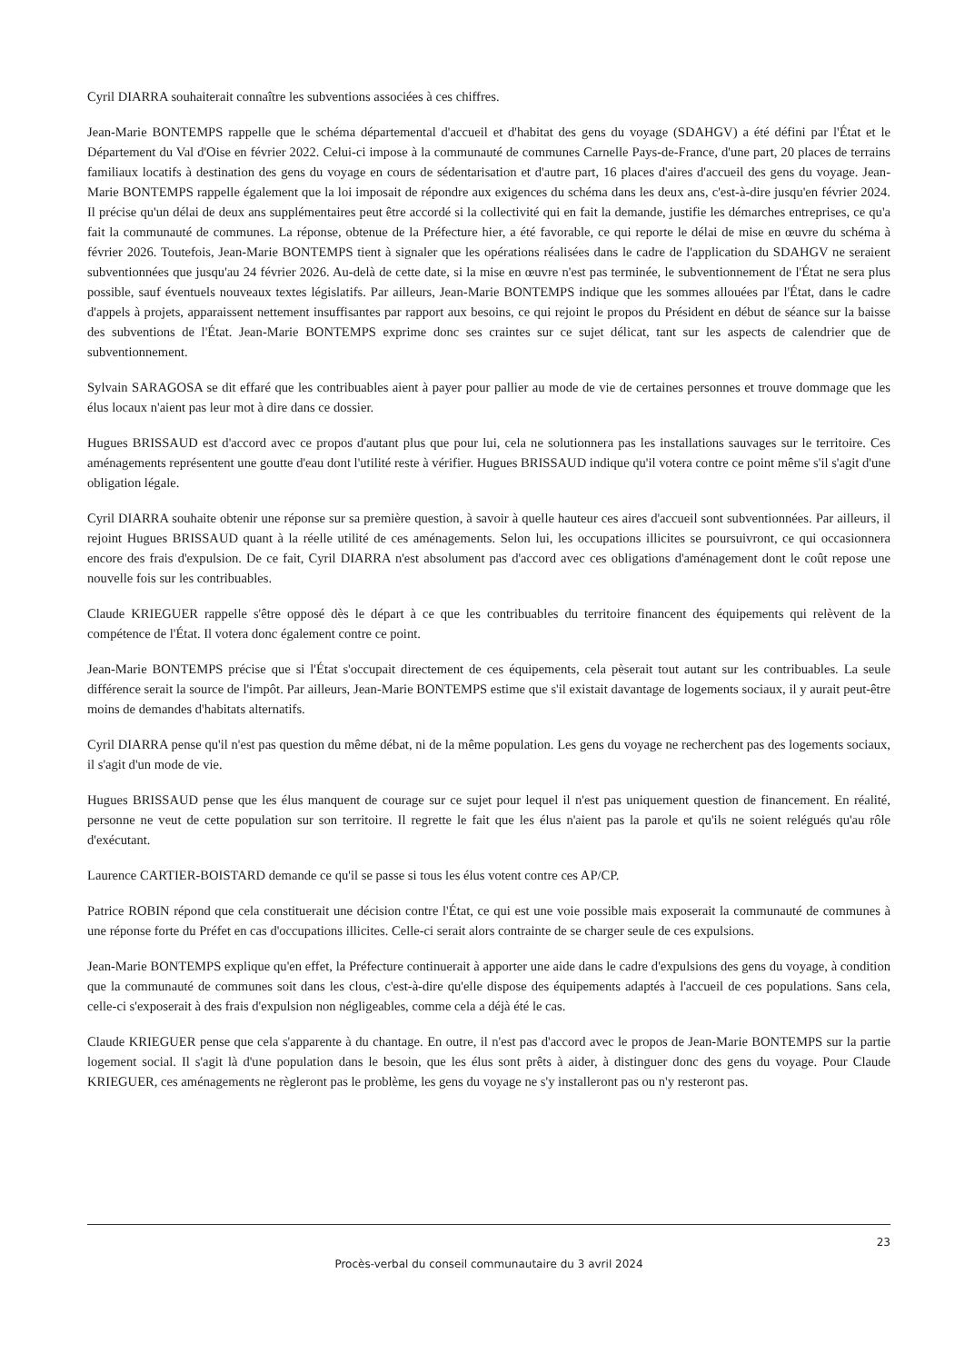Cyril DIARRA souhaiterait connaître les subventions associées à ces chiffres.
Jean-Marie BONTEMPS rappelle que le schéma départemental d'accueil et d'habitat des gens du voyage (SDAHGV) a été défini par l'État et le Département du Val d'Oise en février 2022. Celui-ci impose à la communauté de communes Carnelle Pays-de-France, d'une part, 20 places de terrains familiaux locatifs à destination des gens du voyage en cours de sédentarisation et d'autre part, 16 places d'aires d'accueil des gens du voyage. Jean-Marie BONTEMPS rappelle également que la loi imposait de répondre aux exigences du schéma dans les deux ans, c'est-à-dire jusqu'en février 2024. Il précise qu'un délai de deux ans supplémentaires peut être accordé si la collectivité qui en fait la demande, justifie les démarches entreprises, ce qu'a fait la communauté de communes. La réponse, obtenue de la Préfecture hier, a été favorable, ce qui reporte le délai de mise en œuvre du schéma à février 2026. Toutefois, Jean-Marie BONTEMPS tient à signaler que les opérations réalisées dans le cadre de l'application du SDAHGV ne seraient subventionnées que jusqu'au 24 février 2026. Au-delà de cette date, si la mise en œuvre n'est pas terminée, le subventionnement de l'État ne sera plus possible, sauf éventuels nouveaux textes législatifs. Par ailleurs, Jean-Marie BONTEMPS indique que les sommes allouées par l'État, dans le cadre d'appels à projets, apparaissent nettement insuffisantes par rapport aux besoins, ce qui rejoint le propos du Président en début de séance sur la baisse des subventions de l'État. Jean-Marie BONTEMPS exprime donc ses craintes sur ce sujet délicat, tant sur les aspects de calendrier que de subventionnement.
Sylvain SARAGOSA se dit effaré que les contribuables aient à payer pour pallier au mode de vie de certaines personnes et trouve dommage que les élus locaux n'aient pas leur mot à dire dans ce dossier.
Hugues BRISSAUD est d'accord avec ce propos d'autant plus que pour lui, cela ne solutionnera pas les installations sauvages sur le territoire. Ces aménagements représentent une goutte d'eau dont l'utilité reste à vérifier. Hugues BRISSAUD indique qu'il votera contre ce point même s'il s'agit d'une obligation légale.
Cyril DIARRA souhaite obtenir une réponse sur sa première question, à savoir à quelle hauteur ces aires d'accueil sont subventionnées. Par ailleurs, il rejoint Hugues BRISSAUD quant à la réelle utilité de ces aménagements. Selon lui, les occupations illicites se poursuivront, ce qui occasionnera encore des frais d'expulsion. De ce fait, Cyril DIARRA n'est absolument pas d'accord avec ces obligations d'aménagement dont le coût repose une nouvelle fois sur les contribuables.
Claude KRIEGUER rappelle s'être opposé dès le départ à ce que les contribuables du territoire financent des équipements qui relèvent de la compétence de l'État. Il votera donc également contre ce point.
Jean-Marie BONTEMPS précise que si l'État s'occupait directement de ces équipements, cela pèserait tout autant sur les contribuables. La seule différence serait la source de l'impôt. Par ailleurs, Jean-Marie BONTEMPS estime que s'il existait davantage de logements sociaux, il y aurait peut-être moins de demandes d'habitats alternatifs.
Cyril DIARRA pense qu'il n'est pas question du même débat, ni de la même population. Les gens du voyage ne recherchent pas des logements sociaux, il s'agit d'un mode de vie.
Hugues BRISSAUD pense que les élus manquent de courage sur ce sujet pour lequel il n'est pas uniquement question de financement. En réalité, personne ne veut de cette population sur son territoire. Il regrette le fait que les élus n'aient pas la parole et qu'ils ne soient relégués qu'au rôle d'exécutant.
Laurence CARTIER-BOISTARD demande ce qu'il se passe si tous les élus votent contre ces AP/CP.
Patrice ROBIN répond que cela constituerait une décision contre l'État, ce qui est une voie possible mais exposerait la communauté de communes à une réponse forte du Préfet en cas d'occupations illicites. Celle-ci serait alors contrainte de se charger seule de ces expulsions.
Jean-Marie BONTEMPS explique qu'en effet, la Préfecture continuerait à apporter une aide dans le cadre d'expulsions des gens du voyage, à condition que la communauté de communes soit dans les clous, c'est-à-dire qu'elle dispose des équipements adaptés à l'accueil de ces populations. Sans cela, celle-ci s'exposerait à des frais d'expulsion non négligeables, comme cela a déjà été le cas.
Claude KRIEGUER pense que cela s'apparente à du chantage. En outre, il n'est pas d'accord avec le propos de Jean-Marie BONTEMPS sur la partie logement social. Il s'agit là d'une population dans le besoin, que les élus sont prêts à aider, à distinguer donc des gens du voyage. Pour Claude KRIEGUER, ces aménagements ne règleront pas le problème, les gens du voyage ne s'y installeront pas ou n'y resteront pas.
23
Procès-verbal du conseil communautaire du 3 avril 2024